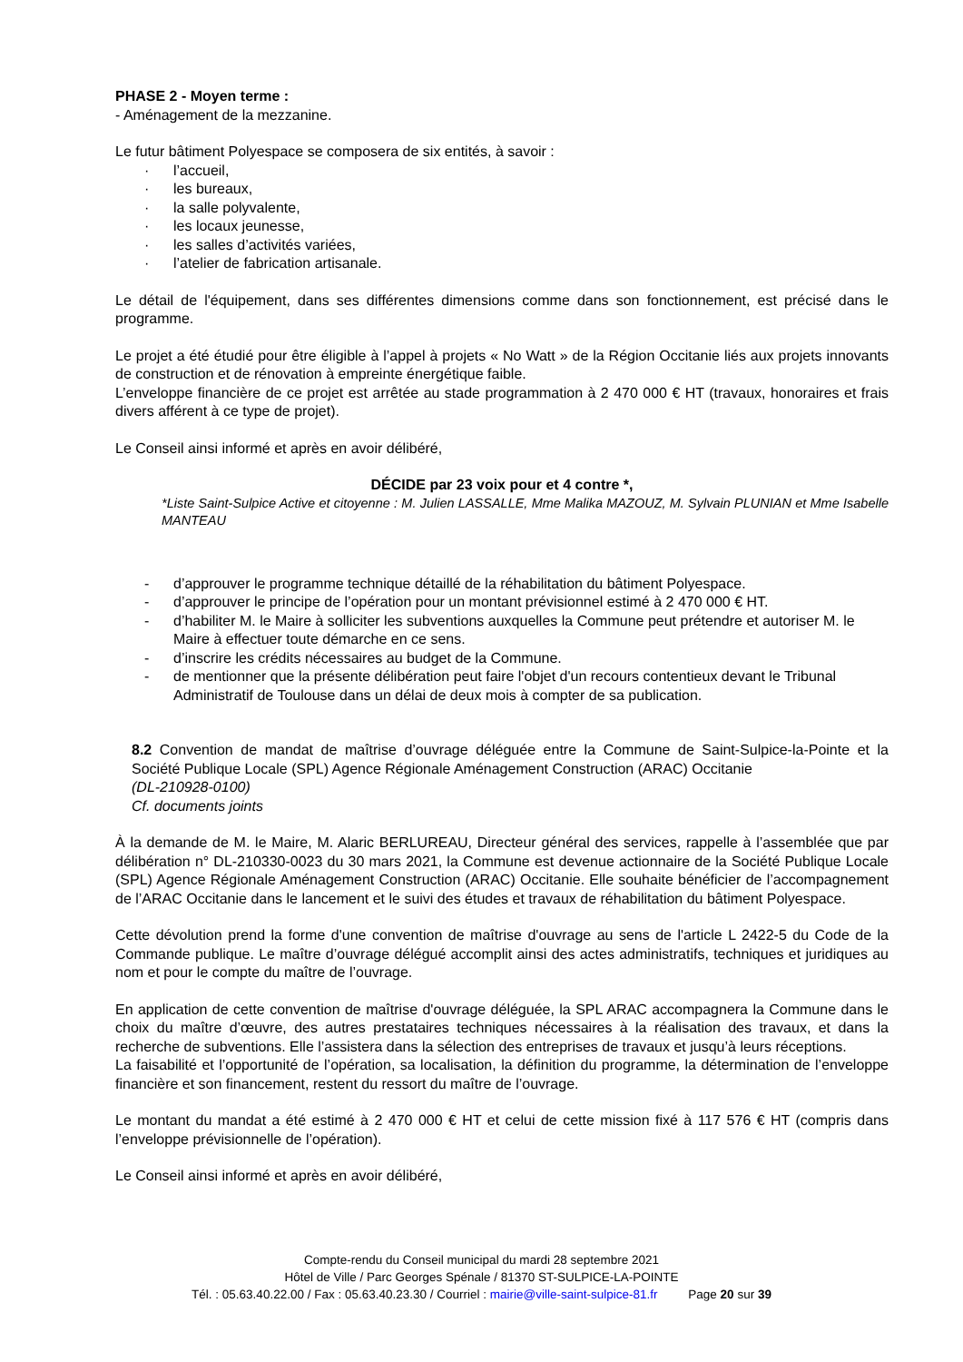PHASE 2 - Moyen terme :
- Aménagement de la mezzanine.
Le futur bâtiment Polyespace se composera de six entités, à savoir :
· l’accueil,
· les bureaux,
· la salle polyvalente,
· les locaux jeunesse,
· les salles d’activités variées,
· l’atelier de fabrication artisanale.
Le détail de l'équipement, dans ses différentes dimensions comme dans son fonctionnement, est précisé dans le programme.
Le projet a été étudié pour être éligible à l’appel à projets « No Watt » de la Région Occitanie liés aux projets innovants de construction et de rénovation à empreinte énergétique faible.
L’enveloppe financière de ce projet est arrêtée au stade programmation à 2 470 000 € HT (travaux, honoraires et frais divers afférent à ce type de projet).
Le Conseil ainsi informé et après en avoir délibéré,
DÉCIDE par 23 voix pour et 4 contre *,
*Liste Saint-Sulpice Active et citoyenne : M. Julien LASSALLE, Mme Malika MAZOUZ, M. Sylvain PLUNIAN et Mme Isabelle MANTEAU
- d’approuver le programme technique détaillé de la réhabilitation du bâtiment Polyespace.
- d’approuver le principe de l’opération pour un montant prévisionnel estimé à 2 470 000 € HT.
- d’habiliter M. le Maire à solliciter les subventions auxquelles la Commune peut prétendre et autoriser M. le Maire à effectuer toute démarche en ce sens.
- d’inscrire les crédits nécessaires au budget de la Commune.
- de mentionner que la présente délibération peut faire l'objet d'un recours contentieux devant le Tribunal Administratif de Toulouse dans un délai de deux mois à compter de sa publication.
8.2 Convention de mandat de maîtrise d’ouvrage déléguée entre la Commune de Saint-Sulpice-la-Pointe et la Société Publique Locale (SPL) Agence Régionale Aménagement Construction (ARAC) Occitanie
(DL-210928-0100)
Cf. documents joints
À la demande de M. le Maire, M. Alaric BERLUREAU, Directeur général des services, rappelle à l’assemblée que par délibération n° DL-210330-0023 du 30 mars 2021, la Commune est devenue actionnaire de la Société Publique Locale (SPL) Agence Régionale Aménagement Construction (ARAC) Occitanie. Elle souhaite bénéficier de l’accompagnement de l’ARAC Occitanie dans le lancement et le suivi des études et travaux de réhabilitation du bâtiment Polyespace.
Cette dévolution prend la forme d'une convention de maîtrise d'ouvrage au sens de l'article L 2422-5 du Code de la Commande publique. Le maître d’ouvrage délégué accomplit ainsi des actes administratifs, techniques et juridiques au nom et pour le compte du maître de l’ouvrage.
En application de cette convention de maîtrise d'ouvrage déléguée, la SPL ARAC accompagnera la Commune dans le choix du maître d’œuvre, des autres prestataires techniques nécessaires à la réalisation des travaux, et dans la recherche de subventions. Elle l’assistera dans la sélection des entreprises de travaux et jusqu’à leurs réceptions.
La faisabilité et l’opportunité de l’opération, sa localisation, la définition du programme, la détermination de l’enveloppe financière et son financement, restent du ressort du maître de l’ouvrage.
Le montant du mandat a été estimé à 2 470 000 € HT et celui de cette mission fixé à 117 576 € HT (compris dans l’enveloppe prévisionnelle de l’opération).
Le Conseil ainsi informé et après en avoir délibéré,
Compte-rendu du Conseil municipal du mardi 28 septembre 2021
Hôtel de Ville / Parc Georges Spénale / 81370 ST-SULPICE-LA-POINTE
Tél. : 05.63.40.22.00 / Fax : 05.63.40.23.30 / Courriel : mairie@ville-saint-sulpice-81.fr Page 20 sur 39